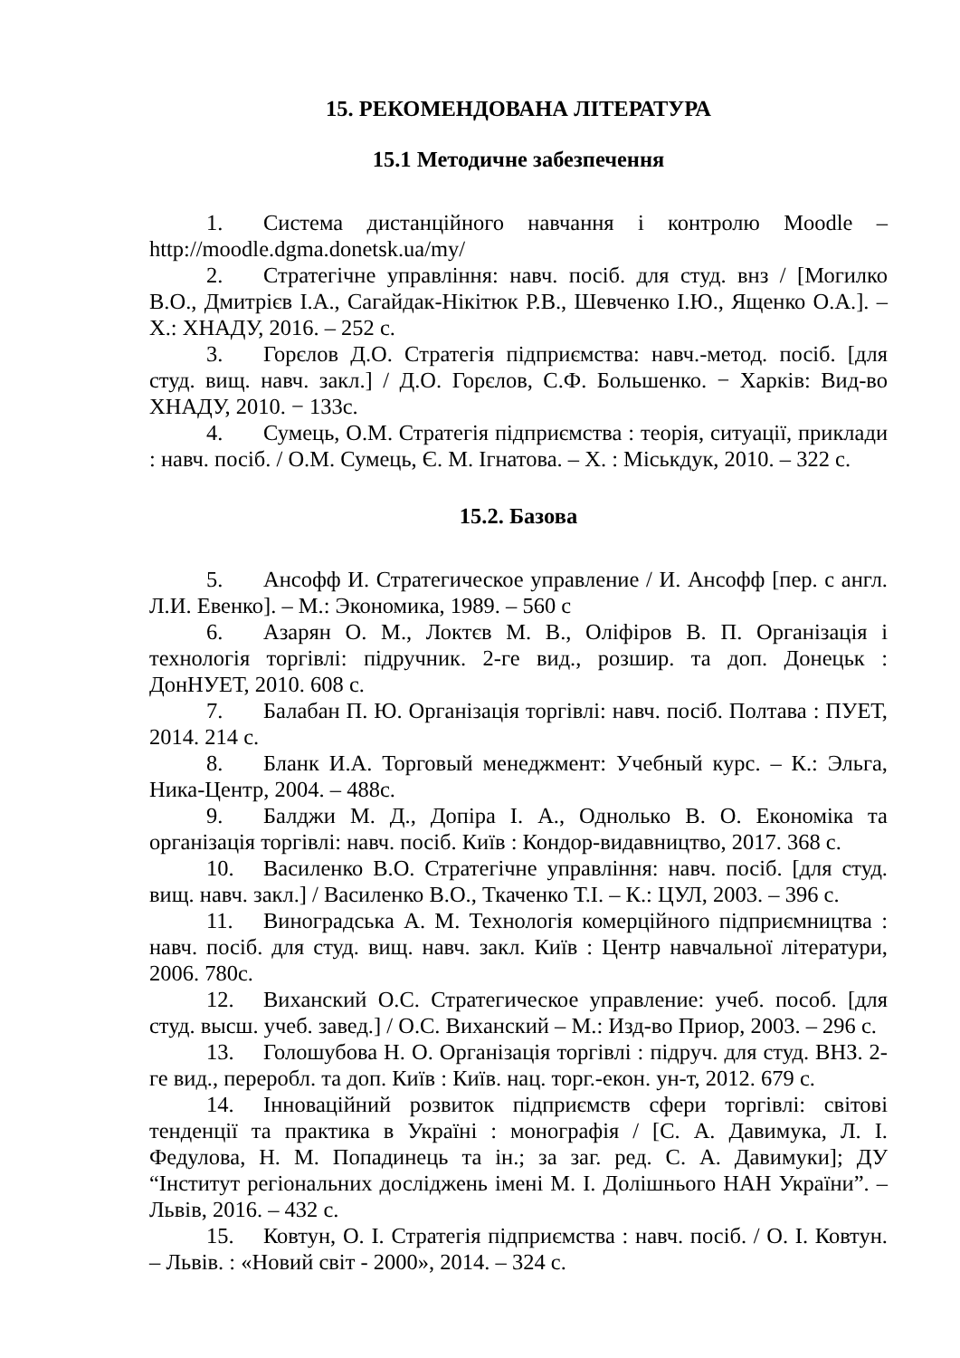15. РЕКОМЕНДОВАНА ЛІТЕРАТУРА
15.1 Методичне забезпечення
1. Система дистанційного навчання і контролю Moodle – http://moodle.dgma.donetsk.ua/my/
2. Стратегічне управління: навч. посіб. для студ. внз / [Могилко В.О., Дмитрієв І.А., Сагайдак-Нікітюк Р.В., Шевченко І.Ю., Ященко О.А.]. – Х.: ХНАДУ, 2016. – 252 с.
3. Горєлов Д.О. Стратегія підприємства: навч.-метод. посіб. [для студ. вищ. навч. закл.] / Д.О. Горєлов, С.Ф. Большенко. − Харків: Вид-во ХНАДУ, 2010. − 133с.
4. Сумець, О.М. Стратегія підприємства : теорія, ситуації, приклади : навч. посіб. / О.М. Сумець, Є. М. Ігнатова. – Х. : Міськдук, 2010. – 322 с.
15.2. Базова
5. Ансофф И. Стратегическое управление / И. Ансофф [пер. с англ. Л.И. Евенко]. – М.: Экономика, 1989. – 560 с
6. Азарян О. М., Локтєв М. В., Оліфіров В. П. Організація і технологія торгівлі: підручник. 2-ге вид., розшир. та доп. Донецьк : ДонНУЕТ, 2010. 608 с.
7. Балабан П. Ю. Організація торгівлі: навч. посіб. Полтава : ПУЕТ, 2014. 214 с.
8. Бланк И.А. Торговый менеджмент: Учебный курс. – К.: Эльга, Ника-Центр, 2004. – 488с.
9. Балджи М. Д., Допіра І. А., Однолько В. О. Економіка та організація торгівлі: навч. посіб. Київ : Кондор-видавництво, 2017. 368 с.
10. Василенко В.О. Стратегічне управління: навч. посіб. [для студ. вищ. навч. закл.] / Василенко В.О., Ткаченко Т.І. – К.: ЦУЛ, 2003. – 396 с.
11. Виноградська А. М. Технологія комерційного підприємництва : навч. посіб. для студ. вищ. навч. закл. Київ : Центр навчальної літератури, 2006. 780с.
12. Виханский О.С. Стратегическое управление: учеб. пособ. [для студ. высш. учеб. завед.] / О.С. Виханский – М.: Изд-во Приор, 2003. – 296 с.
13. Голошубова Н. О. Організація торгівлі : підруч. для студ. ВНЗ. 2-ге вид., переробл. та доп. Київ : Київ. нац. торг.-екон. ун-т, 2012. 679 с.
14. Інноваційний розвиток підприємств сфери торгівлі: світові тенденції та практика в Україні : монографія / [С. А. Давимука, Л. І. Федулова, Н. М. Попадинець та ін.; за заг. ред. С. А. Давимуки]; ДУ “Інститут регіональних досліджень імені М. І. Долішнього НАН України”. – Львів, 2016. – 432 с.
15. Ковтун, О. І. Стратегія підприємства : навч. посіб. / О. І. Ковтун. – Львів. : «Новий світ - 2000», 2014. – 324 с.